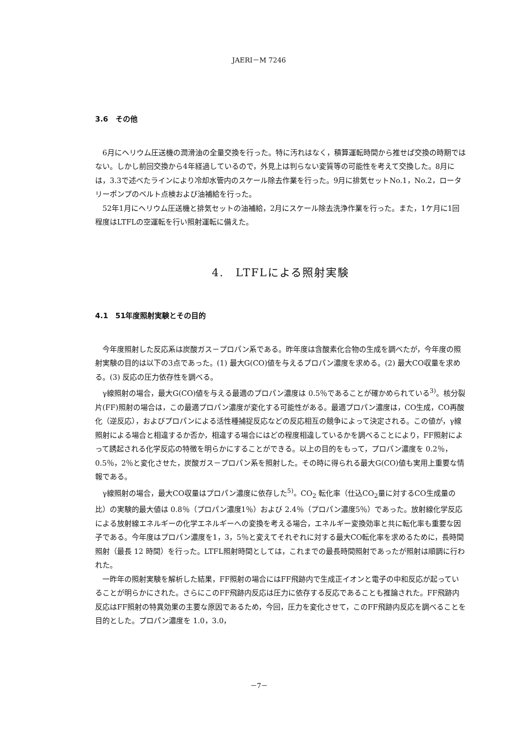JAERI－M 7246
3.6　その他
6月にヘリウム圧送機の潤滑油の全量交換を行った。特に汚れはなく，積算運転時間から推せば交換の時期ではない。しかし前回交換から4年経過しているので，外見上は判らない変質等の可能性を考えて交換した。8月には，3.3で述べたラインにより冷却水管内のスケール除去作業を行った。9月に排気セットNo.1，No.2，ロータリーポンプのベルト点検および油補給を行った。
52年1月にヘリウム圧送機と排気セットの油補給，2月にスケール除去洗浄作業を行った。また，1ケ月に1回程度はLTFLの空運転を行い照射運転に備えた。
4.　LTFLによる照射実験
4.1　51年度照射実験とその目的
今年度照射した反応系は炭酸ガス－プロパン系である。昨年度は含酸素化合物の生成を調べたが，今年度の照射実験の目的は以下の3点であった。(1) 最大G(CO)値を与えるプロパン濃度を求める。(2) 最大CO収量を求める。(3) 反応の圧力依存性を調べる。
γ線照射の場合，最大G(CO)値を与える最適のプロパン濃度は 0.5％であることが確かめられている<sup>3)</sup>。核分裂片(FF)照射の場合は，この最適プロパン濃度が変化する可能性がある。最適プロパン濃度は，CO生成，CO再酸化（逆反応），およびプロパンによる活性種捕捉反応などの反応相互の競争によって決定される。この値が，γ線照射による場合と相違するか否か，相違する場合にはどの程度相違しているかを調べることにより，FF照射によって誘起される化学反応の特徴を明らかにすることができる。以上の目的をもって，プロパン濃度を 0.2％，0.5％，2％と変化させた，炭酸ガス－プロパン系を照射した。その時に得られる最大G(CO)値も実用上重要な情報である。
γ線照射の場合，最大CO収量はプロパン濃度に依存した<sup>5)</sup>。CO<sub>2</sub> 転化率（仕込CO<sub>2</sub>量に対するCO生成量の比）の実験的最大値は 0.8％（プロパン濃度1％）および 2.4％（プロパン濃度5％）であった。放射線化学反応による放射線エネルギーの化学エネルギーへの変換を考える場合，エネルギー変換効率と共に転化率も重要な因子である。今年度はプロパン濃度を1，3，5％と変えてそれぞれに対する最大CO転化率を求めるために，長時間照射（最長 12 時間）を行った。LTFL照射時間としては，これまでの最長時間照射であったが照射は順調に行われた。
一昨年の照射実験を解析した結果，FF照射の場合にはFF飛跡内で生成正イオンと電子の中和反応が起っていることが明らかにされた。さらにこのFF飛跡内反応は圧力に依存する反応であることも推論された。FF飛跡内反応はFF照射の特異効果の主要な原因であるため，今回，圧力を変化させて，このFF飛跡内反応を調べることを目的とした。プロパン濃度を 1.0，3.0，
－7－